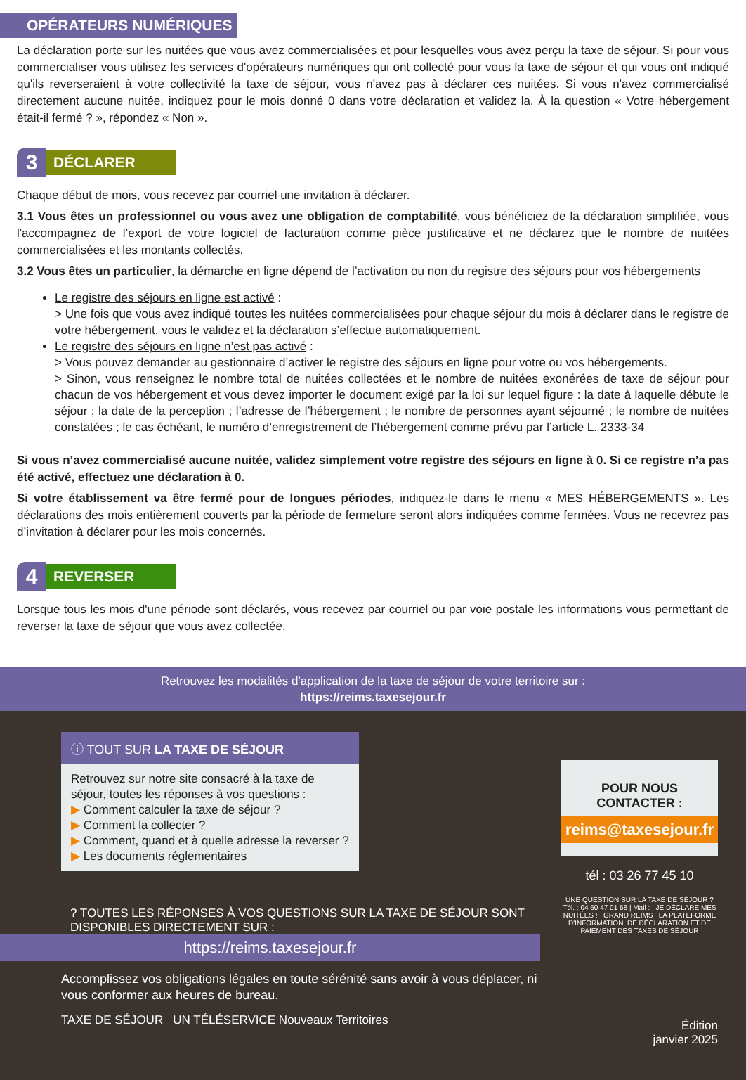OPÉRATEURS NUMÉRIQUES
La déclaration porte sur les nuitées que vous avez commercialisées et pour lesquelles vous avez perçu la taxe de séjour. Si pour vous commercialiser vous utilisez les services d'opérateurs numériques qui ont collecté pour vous la taxe de séjour et qui vous ont indiqué qu'ils reverseraient à votre collectivité la taxe de séjour, vous n'avez pas à déclarer ces nuitées. Si vous n'avez commercialisé directement aucune nuitée, indiquez pour le mois donné 0 dans votre déclaration et validez la. À la question « Votre hébergement était-il fermé ? », répondez « Non ».
3
DÉCLARER
Chaque début de mois, vous recevez par courriel une invitation à déclarer.
3.1 Vous êtes un professionnel ou vous avez une obligation de comptabilité, vous bénéficiez de la déclaration simplifiée, vous l'accompagnez de l’export de votre logiciel de facturation comme pièce justificative et ne déclarez que le nombre de nuitées commercialisées et les montants collectés.
3.2 Vous êtes un particulier, la démarche en ligne dépend de l’activation ou non du registre des séjours pour vos hébergements
Le registre des séjours en ligne est activé :
> Une fois que vous avez indiqué toutes les nuitées commercialisées pour chaque séjour du mois à déclarer dans le registre de votre hébergement, vous le validez et la déclaration s’effectue automatiquement.
Le registre des séjours en ligne n’est pas activé :
> Vous pouvez demander au gestionnaire d’activer le registre des séjours en ligne pour votre ou vos hébergements.
> Sinon, vous renseignez le nombre total de nuitées collectées et le nombre de nuitées exonérées de taxe de séjour pour chacun de vos hébergement et vous devez importer le document exigé par la loi sur lequel figure : la date à laquelle débute le séjour ; la date de la perception ; l’adresse de l’hébergement ; le nombre de personnes ayant séjourné ; le nombre de nuitées constatées ; le cas échéant, le numéro d’enregistrement de l’hébergement comme prévu par l’article L. 2333-34
Si vous n’avez commercialisé aucune nuitée, validez simplement votre registre des séjours en ligne à 0. Si ce registre n’a pas été activé, effectuez une déclaration à 0.
Si votre établissement va être fermé pour de longues périodes, indiquez-le dans le menu « MES HÉBERGEMENTS ». Les déclarations des mois entièrement couverts par la période de fermeture seront alors indiquées comme fermées. Vous ne recevrez pas d’invitation à déclarer pour les mois concernés.
4
REVERSER
Lorsque tous les mois d'une période sont déclarés, vous recevez par courriel ou par voie postale les informations vous permettant de reverser la taxe de séjour que vous avez collectée.
Retrouvez les modalités d'application de la taxe de séjour de votre territoire sur :
https://reims.taxesejour.fr
ⓘ TOUT SUR LA TAXE DE SÉJOUR
Retrouvez sur notre site consacré à la taxe de séjour, toutes les réponses à vos questions :
▶ Comment calculer la taxe de séjour ?
▶ Comment la collecter ?
▶ Comment, quand et à quelle adresse la reverser ?
▶ Les documents réglementaires
? TOUTES LES RÉPONSES À VOS QUESTIONS SUR LA TAXE DE SÉJOUR SONT DISPONIBLES DIRECTEMENT SUR :
https://reims.taxesejour.fr
Accomplissez vos obligations légales en toute sérénité sans avoir à vous déplacer, ni vous conformer aux heures de bureau.
TAXE DE SÉJOUR UN TÉLÉSERVICE Nouveaux Territoires
POUR NOUS CONTACTER :
reims@taxesejour.fr
tél : 03 26 77 45 10
UNE QUESTION SUR LA TAXE DE SÉJOUR ? Tél. : 04 50 47 01 58 | Mail : JE DÉCLARE MES NUITÉES ! GRAND REIMS LA PLATEFORME D'INFORMATION, DE DÉCLARATION ET DE PAIEMENT DES TAXES DE SÉJOUR
Édition
janvier 2025